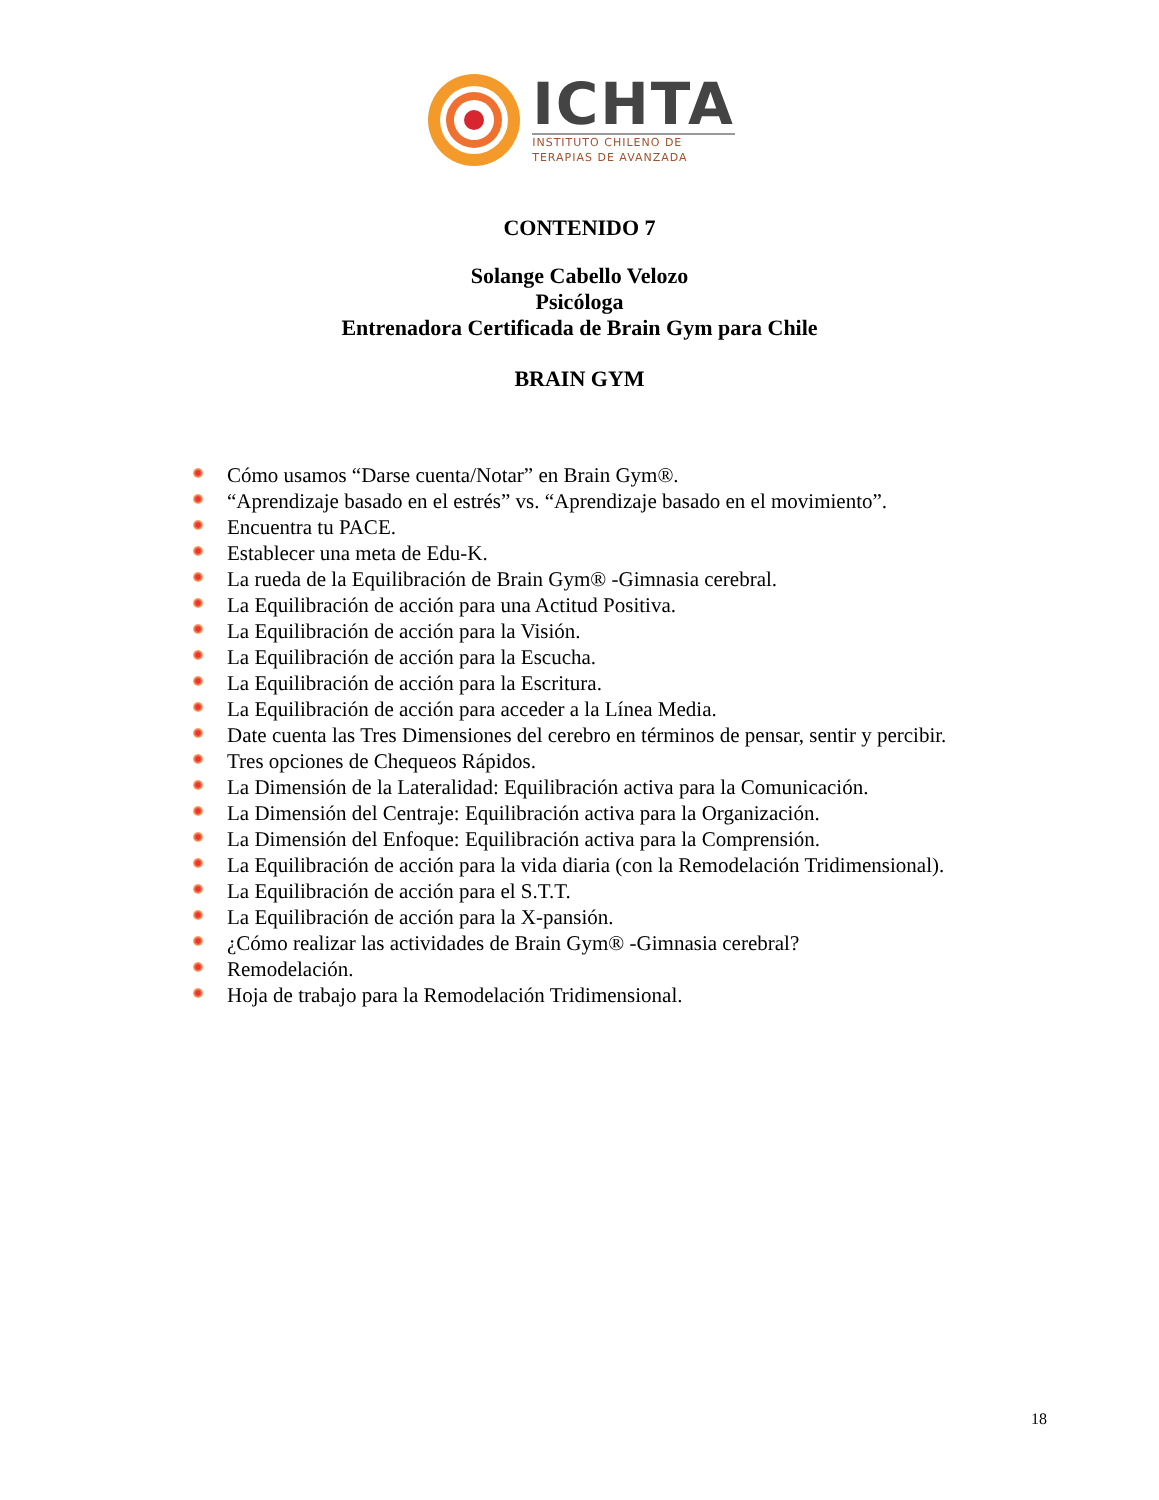ICHTA
INSTITUTO CHILENO DE
TERAPIAS DE AVANZADA
CONTENIDO 7
Solange Cabello Velozo
Psicóloga
Entrenadora Certificada de Brain Gym para Chile
BRAIN GYM
Cómo usamos “Darse cuenta/Notar” en Brain Gym®.
“Aprendizaje basado en el estrés” vs. “Aprendizaje basado en el movimiento”.
Encuentra tu PACE.
Establecer una meta de Edu-K.
La rueda de la Equilibración de Brain Gym® -Gimnasia cerebral.
La Equilibración de acción para una Actitud Positiva.
La Equilibración de acción para la Visión.
La Equilibración de acción para la Escucha.
La Equilibración de acción para la Escritura.
La Equilibración de acción para acceder a la Línea Media.
Date cuenta las Tres Dimensiones del cerebro en términos de pensar, sentir y percibir.
Tres opciones de Chequeos Rápidos.
La Dimensión de la Lateralidad: Equilibración activa para la Comunicación.
La Dimensión del Centraje: Equilibración activa para la Organización.
La Dimensión del Enfoque: Equilibración activa para la Comprensión.
La Equilibración de acción para la vida diaria (con la Remodelación Tridimensional).
La Equilibración de acción para el S.T.T.
La Equilibración de acción para la X-pansión.
¿Cómo realizar las actividades de Brain Gym® -Gimnasia cerebral?
Remodelación.
Hoja de trabajo para la Remodelación Tridimensional.
18